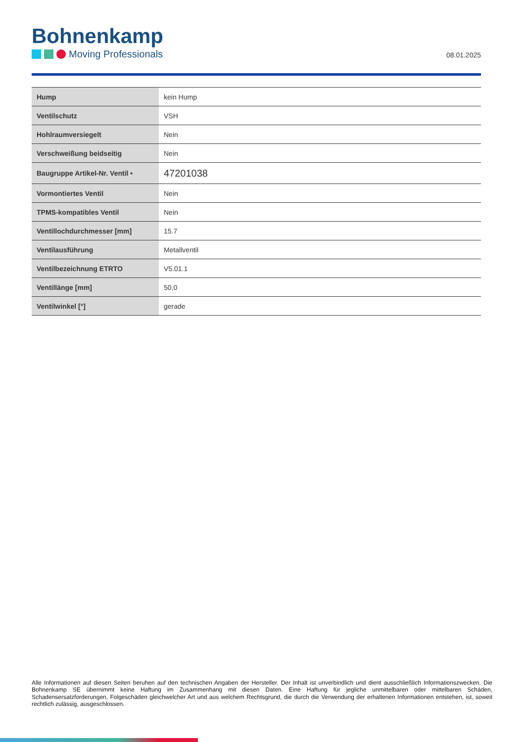Bohnenkamp
Moving Professionals
08.01.2025
| Hump | kein Hump |
| Ventilschutz | VSH |
| Hohlraumversiegelt | Nein |
| Verschweißung beidseitig | Nein |
| Baugruppe Artikel-Nr. Ventil • | 47201038 |
| Vormontiertes Ventil | Nein |
| TPMS-kompatibles Ventil | Nein |
| Ventillochdurchmesser [mm] | 15.7 |
| Ventilausführung | Metallventil |
| Ventilbezeichnung ETRTO | V5.01.1 |
| Ventillänge [mm] | 50,0 |
| Ventilwinkel [°] | gerade |
Alle Informationen auf diesen Seiten beruhen auf den technischen Angaben der Hersteller. Der Inhalt ist unverbindlich und dient ausschließlich Informationszwecken. Die Bohnenkamp SE übernimmt keine Haftung im Zusammenhang mit diesen Daten. Eine Haftung für jegliche unmittelbaren oder mittelbaren Schäden, Schadensersatzforderungen, Folgeschäden gleichwelcher Art und aus welchem Rechtsgrund, die durch die Verwendung der erhaltenen Informationen entstehen, ist, soweit rechtlich zulässig, ausgeschlossen.